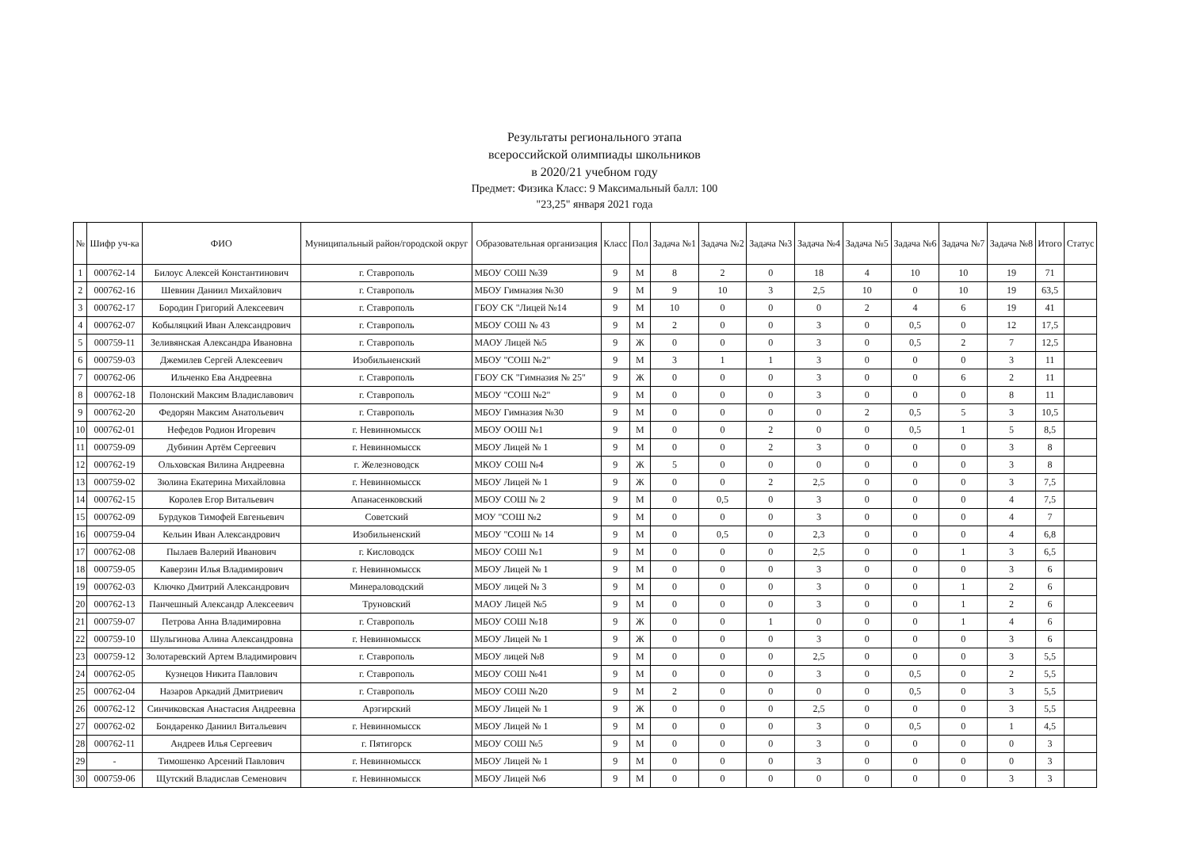Результаты регионального этапа
всероссийской олимпиады школьников
в 2020/21 учебном году
Предмет: Физика Класс: 9 Максимальный балл: 100
"23,25" января 2021 года
| № | Шифр уч-ка | ФИО | Муниципальный район/городской округ | Образовательная организация | Класс | Пол | Задача №1 | Задача №2 | Задача №3 | Задача №4 | Задача №5 | Задача №6 | Задача №7 | Задача №8 | Итого | Статус |
| --- | --- | --- | --- | --- | --- | --- | --- | --- | --- | --- | --- | --- | --- | --- | --- | --- |
| 1 | 000762-14 | Билоус Алексей Константинович | г. Ставрополь | МБОУ СОШ №39 | 9 | М | 8 | 2 | 0 | 18 | 4 | 10 | 10 | 19 | 71 | |
| 2 | 000762-16 | Шевнин Даниил Михайлович | г. Ставрополь | МБОУ Гимназия №30 | 9 | М | 9 | 10 | 3 | 2,5 | 10 | 0 | 10 | 19 | 63,5 | |
| 3 | 000762-17 | Бородин Григорий Алексеевич | г. Ставрополь | ГБОУ СК "Лицей №14 | 9 | М | 10 | 0 | 0 | 0 | 2 | 4 | 6 | 19 | 41 | |
| 4 | 000762-07 | Кобыляцкий Иван Александрович | г. Ставрополь | МБОУ СОШ № 43 | 9 | М | 2 | 0 | 0 | 3 | 0 | 0,5 | 0 | 12 | 17,5 | |
| 5 | 000759-11 | Зеливянская Александра Ивановна | г. Ставрополь | МАОУ Лицей №5 | 9 | Ж | 0 | 0 | 0 | 3 | 0 | 0,5 | 2 | 7 | 12,5 | |
| 6 | 000759-03 | Джемилев Сергей Алексеевич | Изобильненский | МБОУ "СОШ №2" | 9 | М | 3 | 1 | 1 | 3 | 0 | 0 | 0 | 3 | 11 | |
| 7 | 000762-06 | Ильченко Ева Андреевна | г. Ставрополь | ГБОУ СК "Гимназия № 25" | 9 | Ж | 0 | 0 | 0 | 3 | 0 | 0 | 6 | 2 | 11 | |
| 8 | 000762-18 | Полонский Максим Владиславович | г. Ставрополь | МБОУ "СОШ №2" | 9 | М | 0 | 0 | 0 | 3 | 0 | 0 | 0 | 8 | 11 | |
| 9 | 000762-20 | Федорян Максим Анатольевич | г. Ставрополь | МБОУ Гимназия №30 | 9 | М | 0 | 0 | 0 | 0 | 2 | 0,5 | 5 | 3 | 10,5 | |
| 10 | 000762-01 | Нефедов Родион Игоревич | г. Невинномысск | МБОУ ООШ №1 | 9 | М | 0 | 0 | 2 | 0 | 0 | 0,5 | 1 | 5 | 8,5 | |
| 11 | 000759-09 | Дубинин Артём Сергеевич | г. Невинномысск | МБОУ Лицей № 1 | 9 | М | 0 | 0 | 2 | 3 | 0 | 0 | 0 | 3 | 8 | |
| 12 | 000762-19 | Ольховская Вилина Андреевна | г. Железноводск | МКОУ СОШ №4 | 9 | Ж | 5 | 0 | 0 | 0 | 0 | 0 | 0 | 3 | 8 | |
| 13 | 000759-02 | Зюлина Екатерина Михайловна | г. Невинномысск | МБОУ Лицей № 1 | 9 | Ж | 0 | 0 | 2 | 2,5 | 0 | 0 | 0 | 3 | 7,5 | |
| 14 | 000762-15 | Королев Егор Витальевич | Апанасенковский | МБОУ СОШ № 2 | 9 | М | 0 | 0,5 | 0 | 3 | 0 | 0 | 0 | 4 | 7,5 | |
| 15 | 000762-09 | Бурдуков Тимофей Евгеньевич | Советский | МОУ "СОШ №2 | 9 | М | 0 | 0 | 0 | 3 | 0 | 0 | 0 | 4 | 7 | |
| 16 | 000759-04 | Кельин Иван Александрович | Изобильненский | МБОУ "СОШ № 14 | 9 | М | 0 | 0,5 | 0 | 2,3 | 0 | 0 | 0 | 4 | 6,8 | |
| 17 | 000762-08 | Пылаев Валерий Иванович | г. Кисловодск | МБОУ СОШ №1 | 9 | М | 0 | 0 | 0 | 2,5 | 0 | 0 | 1 | 3 | 6,5 | |
| 18 | 000759-05 | Каверзин Илья Владимирович | г. Невинномысск | МБОУ Лицей № 1 | 9 | М | 0 | 0 | 0 | 3 | 0 | 0 | 0 | 3 | 6 | |
| 19 | 000762-03 | Ключко Дмитрий Александрович | Минераловодский | МБОУ лицей № 3 | 9 | М | 0 | 0 | 0 | 3 | 0 | 0 | 1 | 2 | 6 | |
| 20 | 000762-13 | Панчешный Александр Алексеевич | Труновский | МАОУ Лицей №5 | 9 | М | 0 | 0 | 0 | 3 | 0 | 0 | 1 | 2 | 6 | |
| 21 | 000759-07 | Петрова Анна Владимировна | г. Ставрополь | МБОУ СОШ №18 | 9 | Ж | 0 | 0 | 1 | 0 | 0 | 0 | 1 | 4 | 6 | |
| 22 | 000759-10 | Шульгинова Алина Александровна | г. Невинномысск | МБОУ Лицей № 1 | 9 | Ж | 0 | 0 | 0 | 3 | 0 | 0 | 0 | 3 | 6 | |
| 23 | 000759-12 | Золотаревский Артем Владимирович | г. Ставрополь | МБОУ лицей №8 | 9 | М | 0 | 0 | 0 | 2,5 | 0 | 0 | 0 | 3 | 5,5 | |
| 24 | 000762-05 | Кузнецов Никита Павлович | г. Ставрополь | МБОУ СОШ №41 | 9 | М | 0 | 0 | 0 | 3 | 0 | 0,5 | 0 | 2 | 5,5 | |
| 25 | 000762-04 | Назаров Аркадий Дмитриевич | г. Ставрополь | МБОУ СОШ №20 | 9 | М | 2 | 0 | 0 | 0 | 0 | 0,5 | 0 | 3 | 5,5 | |
| 26 | 000762-12 | Синчиковская Анастасия Андреевна | Арзгирский | МБОУ Лицей № 1 | 9 | Ж | 0 | 0 | 0 | 2,5 | 0 | 0 | 0 | 3 | 5,5 | |
| 27 | 000762-02 | Бондаренко Даниил Витальевич | г. Невинномысск | МБОУ Лицей № 1 | 9 | М | 0 | 0 | 0 | 3 | 0 | 0,5 | 0 | 1 | 4,5 | |
| 28 | 000762-11 | Андреев Илья Сергеевич | г. Пятигорск | МБОУ СОШ №5 | 9 | М | 0 | 0 | 0 | 3 | 0 | 0 | 0 | 0 | 3 | |
| 29 | - | Тимошенко Арсений Павлович | г. Невинномысск | МБОУ Лицей № 1 | 9 | М | 0 | 0 | 0 | 3 | 0 | 0 | 0 | 0 | 3 | |
| 30 | 000759-06 | Щутский Владислав Семенович | г. Невинномысск | МБОУ Лицей №6 | 9 | М | 0 | 0 | 0 | 0 | 0 | 0 | 0 | 3 | 3 | |